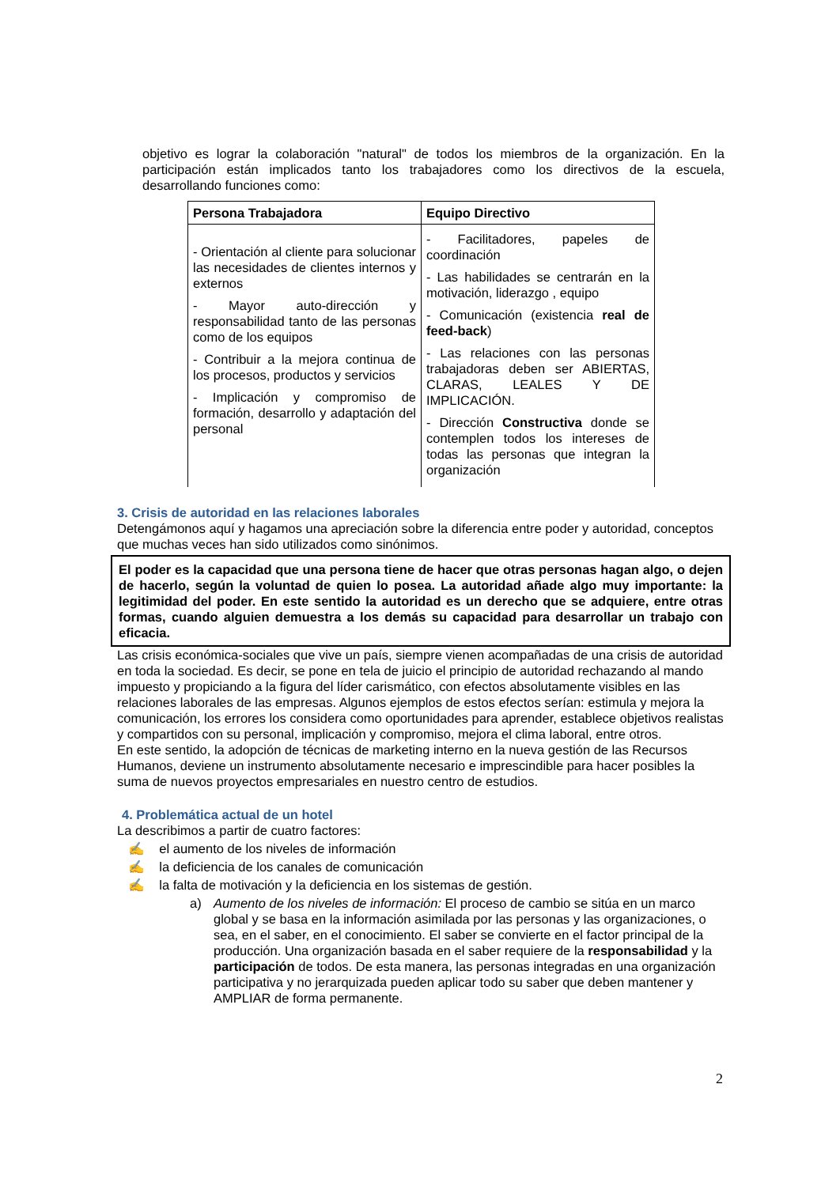objetivo es lograr la colaboración "natural" de todos los miembros de la organización. En la participación están implicados tanto los trabajadores como los directivos de la escuela, desarrollando funciones como:
| Persona Trabajadora | Equipo Directivo |
| --- | --- |
| - Orientación al cliente para solucionar las necesidades de clientes internos y externos - Mayor auto-dirección y responsabilidad tanto de las personas como de los equipos - Contribuir a la mejora continua de los procesos, productos y servicios - Implicación y compromiso de formación, desarrollo y adaptación del personal | - Facilitadores, papeles de coordinación - Las habilidades se centrarán en la motivación, liderazgo , equipo - Comunicación (existencia real de feed-back ) - Las relaciones con las personas trabajadoras deben ser ABIERTAS, CLARAS, LEALES Y DE IMPLICACIÓN. - Dirección Constructiva donde se contemplen todos los intereses de todas las personas que integran la organización |
3. Crisis de autoridad en las relaciones laborales
Detengámonos aquí y hagamos una apreciación sobre la diferencia entre poder y autoridad, conceptos que muchas veces han sido utilizados como sinónimos.
El poder es la capacidad que una persona tiene de hacer que otras personas hagan algo, o dejen de hacerlo, según la voluntad de quien lo posea. La autoridad añade algo muy importante: la legitimidad del poder. En este sentido la autoridad es un derecho que se adquiere, entre otras formas, cuando alguien demuestra a los demás su capacidad para desarrollar un trabajo con eficacia.
Las crisis económica-sociales que vive un país, siempre vienen acompañadas de una crisis de autoridad en toda la sociedad. Es decir, se pone en tela de juicio el principio de autoridad rechazando al mando impuesto y propiciando a la figura del líder carismático, con efectos absolutamente visibles en las relaciones laborales de las empresas. Algunos ejemplos de estos efectos serían: estimula y mejora la comunicación, los errores los considera como oportunidades para aprender, establece objetivos realistas y compartidos con su personal, implicación y compromiso, mejora el clima laboral, entre otros.
En este sentido, la adopción de técnicas de marketing interno en la nueva gestión de las Recursos Humanos, deviene un instrumento absolutamente necesario e imprescindible para hacer posibles la suma de nuevos proyectos empresariales en nuestro centro de estudios.
4. Problemática actual de un hotel
La describimos a partir de cuatro factores:
✍ el aumento de los niveles de información
✍ la deficiencia de los canales de comunicación
✍ la falta de motivación y la deficiencia en los sistemas de gestión.
a) Aumento de los niveles de información: El proceso de cambio se sitúa en un marco global y se basa en la información asimilada por las personas y las organizaciones, o sea, en el saber, en el conocimiento. El saber se convierte en el factor principal de la producción. Una organización basada en el saber requiere de la responsabilidad y la participación de todos. De esta manera, las personas integradas en una organización participativa y no jerarquizada pueden aplicar todo su saber que deben mantener y AMPLIAR de forma permanente.
2